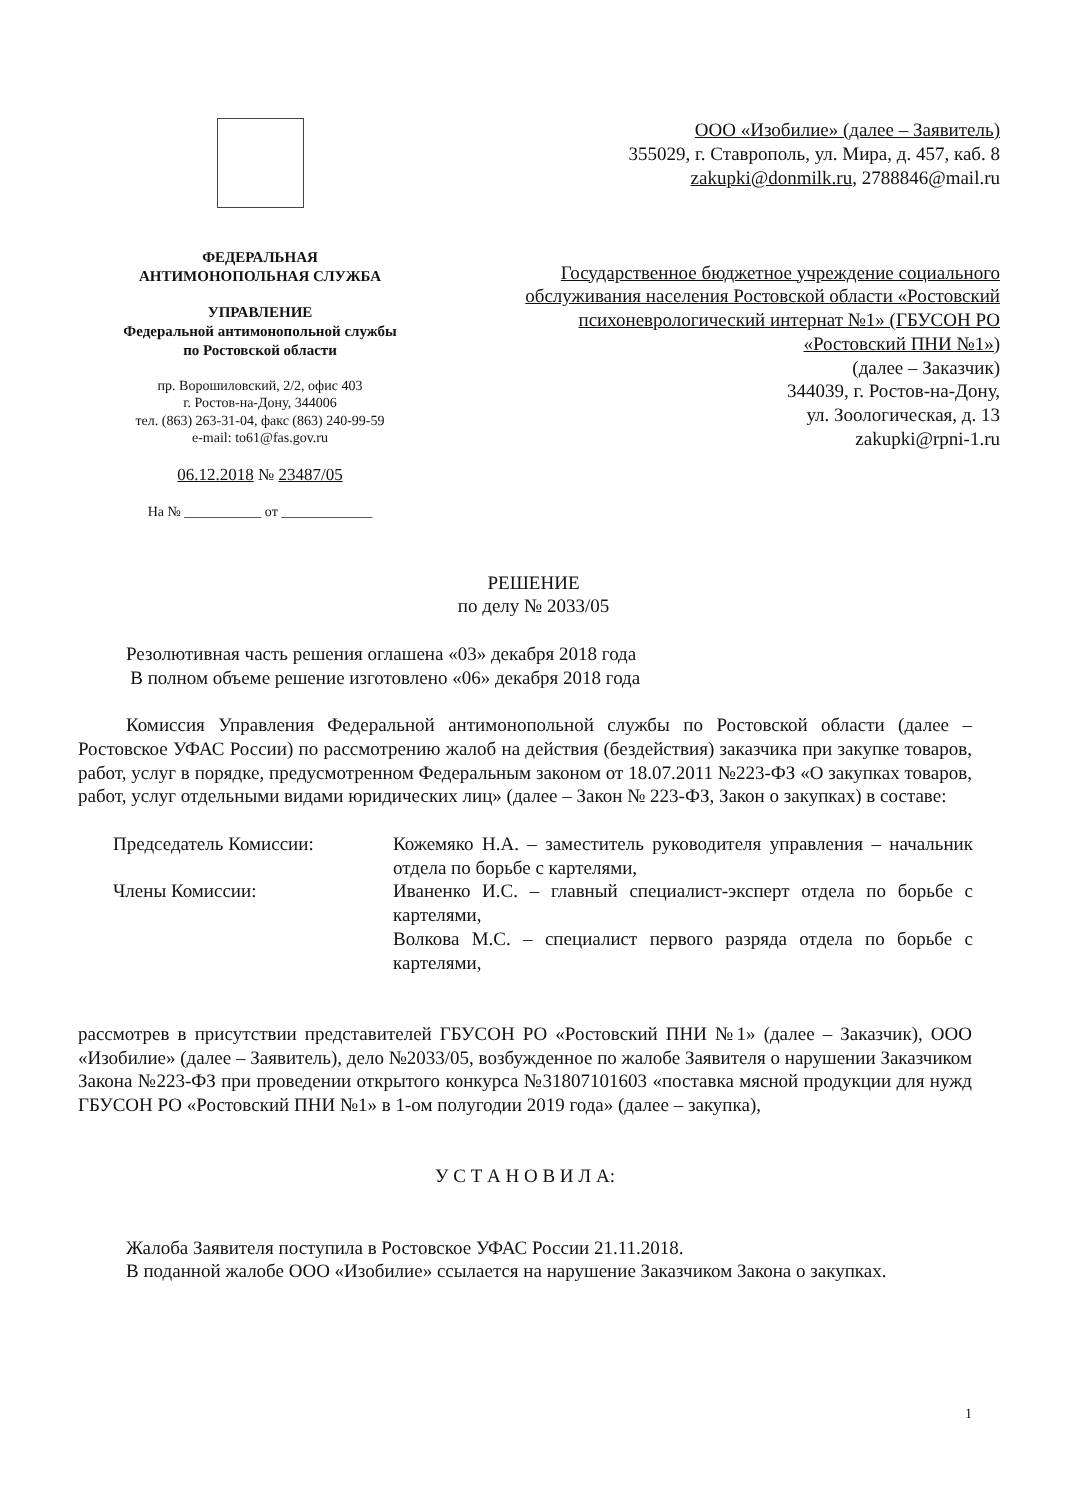ФЕДЕРАЛЬНАЯ
АНТИМОНОПОЛЬНАЯ СЛУЖБА
УПРАВЛЕНИЕ
Федеральной антимонопольной службы
по Ростовской области
пр. Ворошиловский, 2/2, офис 403
г. Ростов-на-Дону, 344006
тел. (863) 263-31-04, факс (863) 240-99-59
e-mail: to61@fas.gov.ru
06.12.2018 № 23487/05
На № ___________ от _____________
ООО «Изобилие» (далее – Заявитель)
355029, г. Ставрополь, ул. Мира, д. 457, каб. 8
zakupki@donmilk.ru, 2788846@mail.ru
Государственное бюджетное учреждение социального обслуживания населения Ростовской области «Ростовский психоневрологический интернат №1» (ГБУСОН РО «Ростовский ПНИ №1»)
(далее – Заказчик)
344039, г. Ростов-на-Дону,
ул. Зоологическая, д. 13
zakupki@rpni-1.ru
РЕШЕНИЕ
по делу № 2033/05
Резолютивная часть решения оглашена «03» декабря 2018 года
В полном объеме решение изготовлено «06» декабря 2018 года
Комиссия Управления Федеральной антимонопольной службы по Ростовской области (далее – Ростовское УФАС России) по рассмотрению жалоб на действия (бездействия) заказчика при закупке товаров, работ, услуг в порядке, предусмотренном Федеральным законом от 18.07.2011 №223-ФЗ «О закупках товаров, работ, услуг отдельными видами юридических лиц» (далее – Закон № 223-ФЗ, Закон о закупках) в составе:
| Председатель Комиссии: | Кожемяко Н.А. – заместитель руководителя управления – начальник отдела по борьбе с картелями, |
| Члены Комиссии: | Иваненко И.С. – главный специалист-эксперт отдела по борьбе с картелями, Волкова М.С. – специалист первого разряда отдела по борьбе с картелями, |
рассмотрев в присутствии представителей ГБУСОН РО «Ростовский ПНИ №1» (далее – Заказчик), ООО «Изобилие» (далее – Заявитель), дело №2033/05, возбужденное по жалобе Заявителя о нарушении Заказчиком Закона №223-ФЗ при проведении открытого конкурса №31807101603 «поставка мясной продукции для нужд ГБУСОН РО «Ростовский ПНИ №1» в 1-ом полугодии 2019 года» (далее – закупка),
У С Т А Н О В И Л А:
Жалоба Заявителя поступила в Ростовское УФАС России 21.11.2018.
В поданной жалобе ООО «Изобилие» ссылается на нарушение Заказчиком Закона о закупках.
1